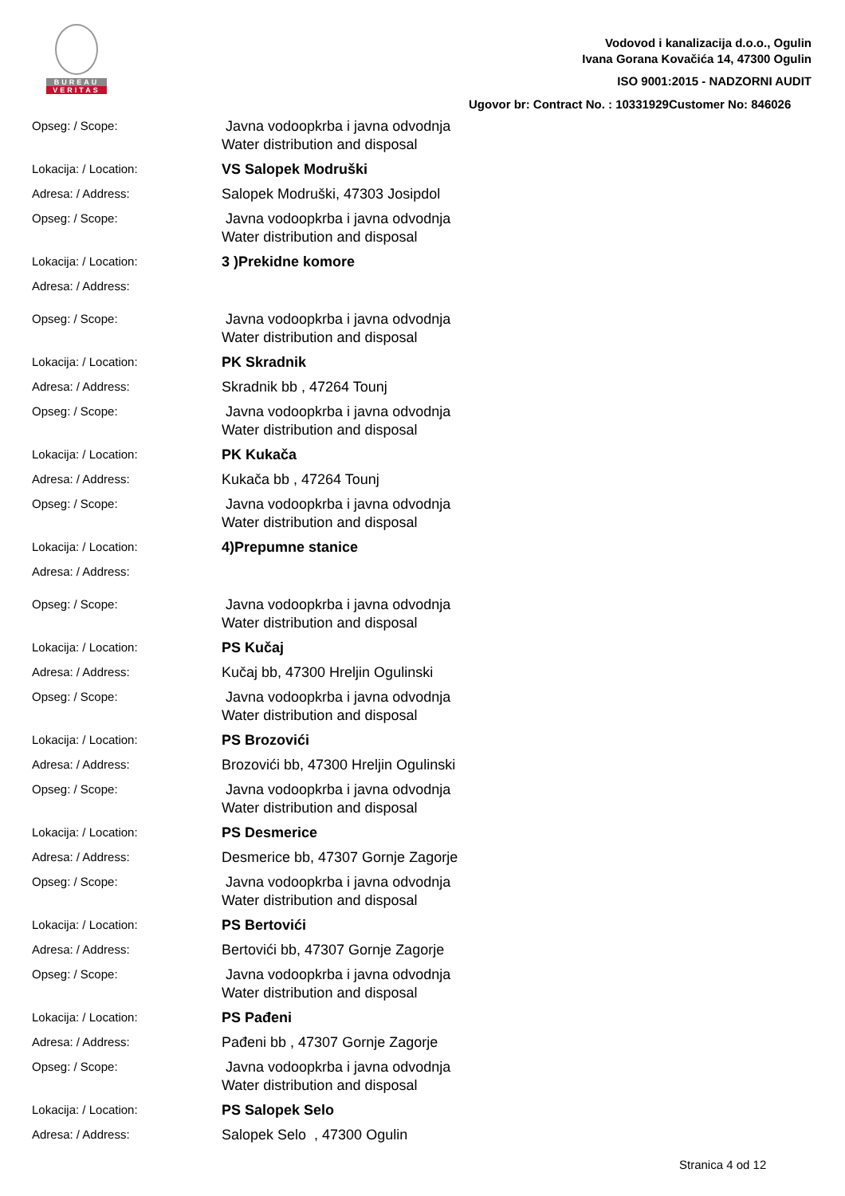BUREAU
VERITAS
Vodovod i kanalizacija d.o.o., Ogulin
Ivana Gorana Kovačića 14, 47300 Ogulin
ISO 9001:2015 - NADZORNI AUDIT
Ugovor br: Contract No. : 10331929Customer No: 846026
Opseg: / Scope:
Javna vodoopkrba i javna odvodnja
Water distribution and disposal
Lokacija: / Location:
VS Salopek Modruški
Adresa: / Address:
Salopek Modruški, 47303 Josipdol
Opseg: / Scope:
Javna vodoopkrba i javna odvodnja
Water distribution and disposal
Lokacija: / Location:
3 )Prekidne komore
Adresa: / Address:
Opseg: / Scope:
Javna vodoopkrba i javna odvodnja
Water distribution and disposal
Lokacija: / Location:
PK Skradnik
Adresa: / Address:
Skradnik bb , 47264 Tounj
Opseg: / Scope:
Javna vodoopkrba i javna odvodnja
Water distribution and disposal
Lokacija: / Location:
PK Kukača
Adresa: / Address:
Kukača bb , 47264 Tounj
Opseg: / Scope:
Javna vodoopkrba i javna odvodnja
Water distribution and disposal
Lokacija: / Location:
4)Prepumne stanice
Adresa: / Address:
Opseg: / Scope:
Javna vodoopkrba i javna odvodnja
Water distribution and disposal
Lokacija: / Location:
PS Kučaj
Adresa: / Address:
Kučaj bb, 47300 Hreljin Ogulinski
Opseg: / Scope:
Javna vodoopkrba i javna odvodnja
Water distribution and disposal
Lokacija: / Location:
PS Brozovići
Adresa: / Address:
Brozovići bb, 47300 Hreljin Ogulinski
Opseg: / Scope:
Javna vodoopkrba i javna odvodnja
Water distribution and disposal
Lokacija: / Location:
PS Desmerice
Adresa: / Address:
Desmerice bb, 47307 Gornje Zagorje
Opseg: / Scope:
Javna vodoopkrba i javna odvodnja
Water distribution and disposal
Lokacija: / Location:
PS Bertovići
Adresa: / Address:
Bertovići bb, 47307 Gornje Zagorje
Opseg: / Scope:
Javna vodoopkrba i javna odvodnja
Water distribution and disposal
Lokacija: / Location:
PS Pađeni
Adresa: / Address:
Pađeni bb , 47307 Gornje Zagorje
Opseg: / Scope:
Javna vodoopkrba i javna odvodnja
Water distribution and disposal
Lokacija: / Location:
PS Salopek Selo
Adresa: / Address:
Salopek Selo , 47300 Ogulin
Stranica 4 od 12